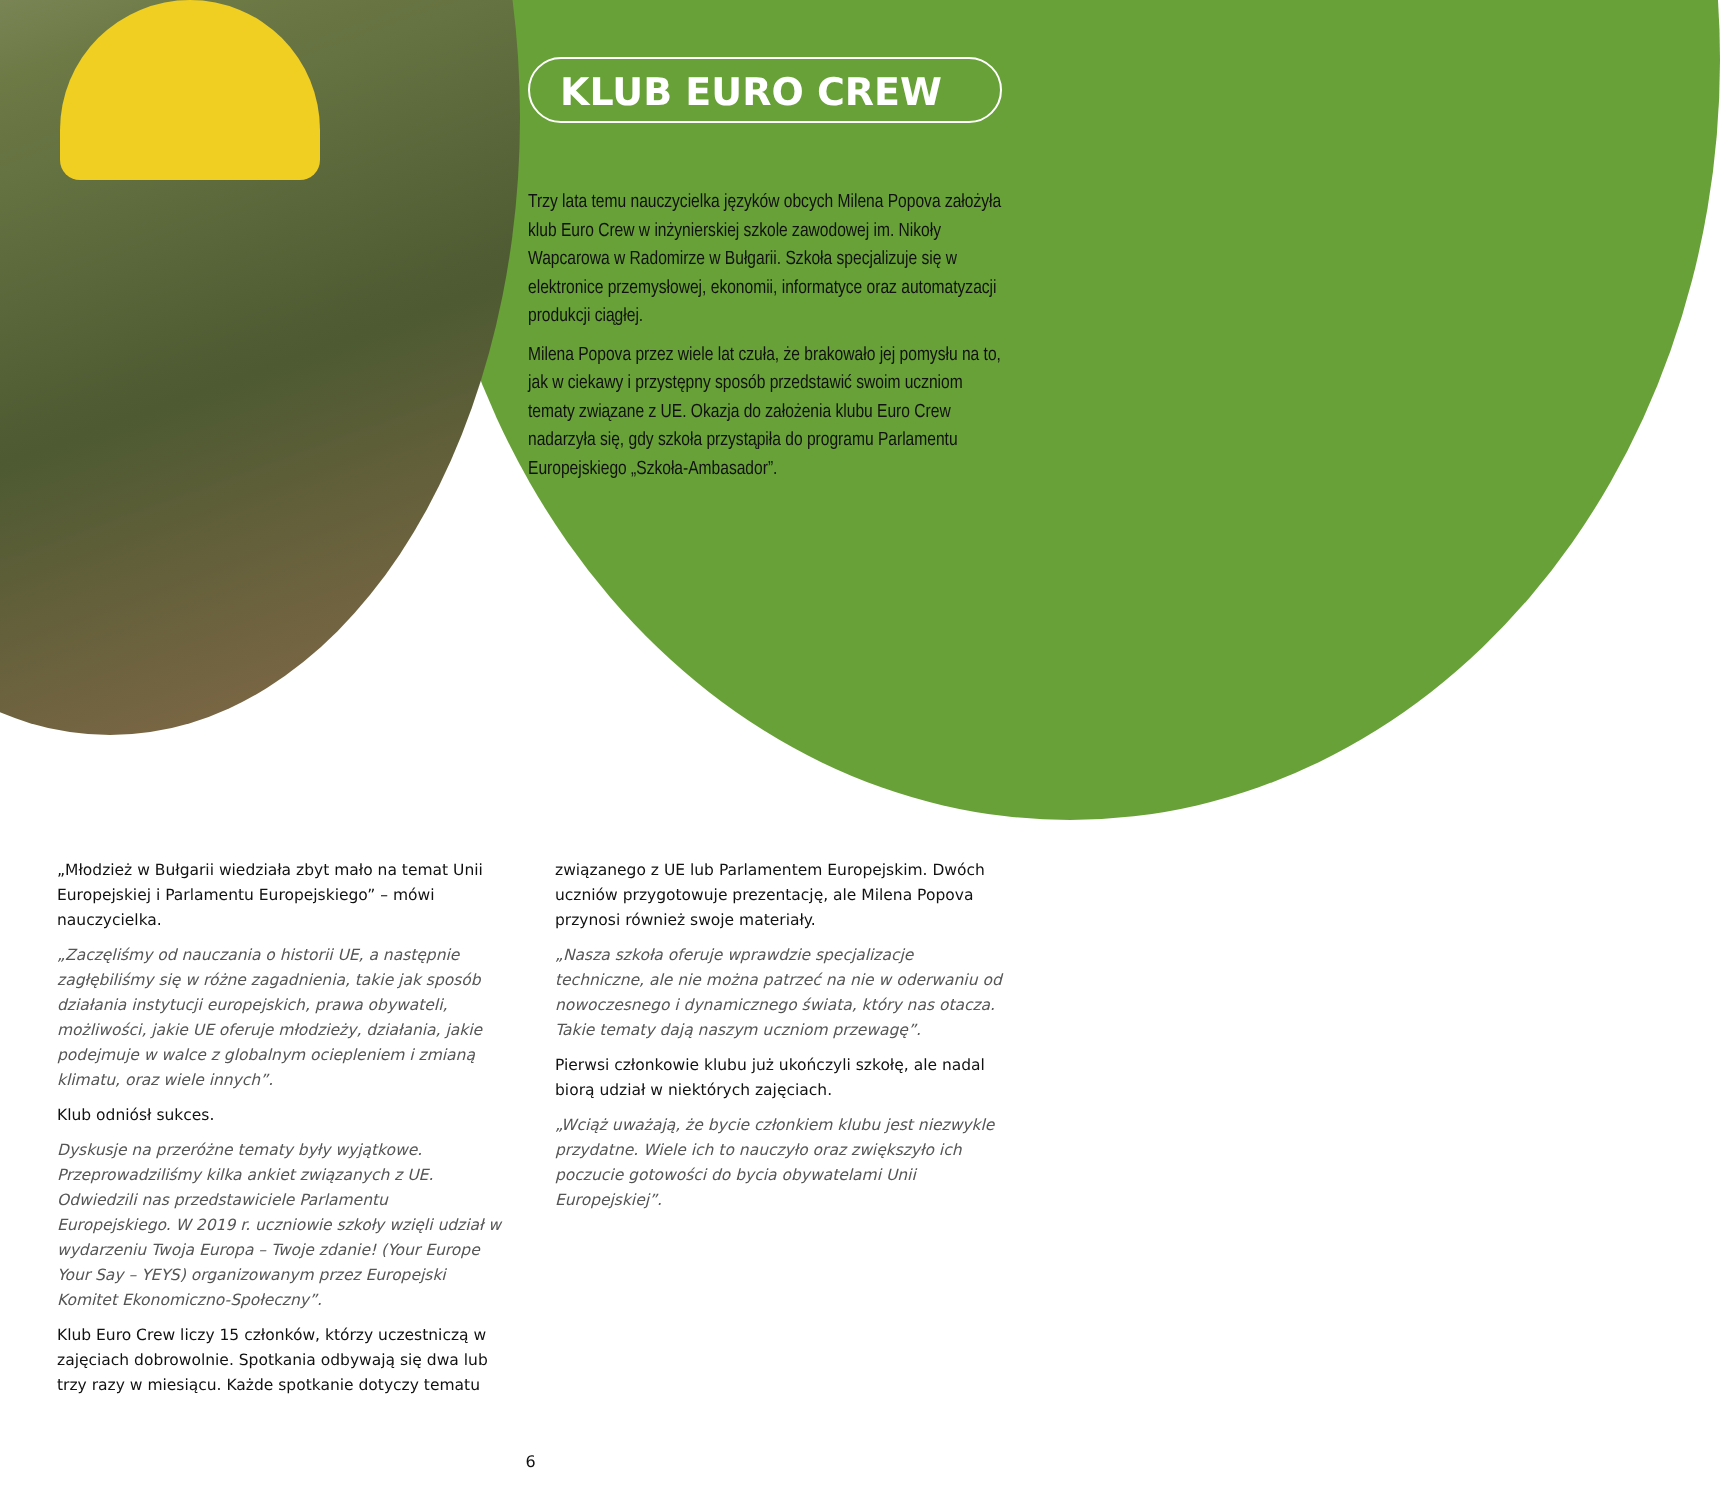KLUB EURO CREW
Trzy lata temu nauczycielka języków obcych Milena Popova założyła klub Euro Crew w inżynierskiej szkole zawodowej im. Nikoły Wapcarowa w Radomirze w Bułgarii. Szkoła specjalizuje się w elektronice przemysłowej, ekonomii, informatyce oraz automatyzacji produkcji ciągłej.
Milena Popova przez wiele lat czuła, że brakowało jej pomysłu na to, jak w ciekawy i przystępny sposób przedstawić swoim uczniom tematy związane z UE. Okazja do założenia klubu Euro Crew nadarzyła się, gdy szkoła przystąpiła do programu Parlamentu Europejskiego „Szkoła-Ambasador”.
„Młodzież w Bułgarii wiedziała zbyt mało na temat Unii Europejskiej i Parlamentu Europejskiego” – mówi nauczycielka.
„Zaczęliśmy od nauczania o historii UE, a następnie zagłębiliśmy się w różne zagadnienia, takie jak sposób działania instytucji europejskich, prawa obywateli, możliwości, jakie UE oferuje młodzieży, działania, jakie podejmuje w walce z globalnym ociepleniem i zmianą klimatu, oraz wiele innych”.
Klub odniósł sukces.
Dyskusje na przeróżne tematy były wyjątkowe. Przeprowadziliśmy kilka ankiet związanych z UE. Odwiedzili nas przedstawiciele Parlamentu Europejskiego. W 2019 r. uczniowie szkoły wzięli udział w wydarzeniu Twoja Europa – Twoje zdanie! (Your Europe Your Say – YEYS) organizowanym przez Europejski Komitet Ekonomiczno-Społeczny”.
Klub Euro Crew liczy 15 członków, którzy uczestniczą w zajęciach dobrowolnie. Spotkania odbywają się dwa lub trzy razy w miesiącu. Każde spotkanie dotyczy tematu
związanego z UE lub Parlamentem Europejskim. Dwóch uczniów przygotowuje prezentację, ale Milena Popova przynosi również swoje materiały.
„Nasza szkoła oferuje wprawdzie specjalizacje techniczne, ale nie można patrzeć na nie w oderwaniu od nowoczesnego i dynamicznego świata, który nas otacza. Takie tematy dają naszym uczniom przewagę”.
Pierwsi członkowie klubu już ukończyli szkołę, ale nadal biorą udział w niektórych zajęciach.
„Wciąż uważają, że bycie członkiem klubu jest niezwykle przydatne. Wiele ich to nauczyło oraz zwiększyło ich poczucie gotowości do bycia obywatelami Unii Europejskiej”.
6